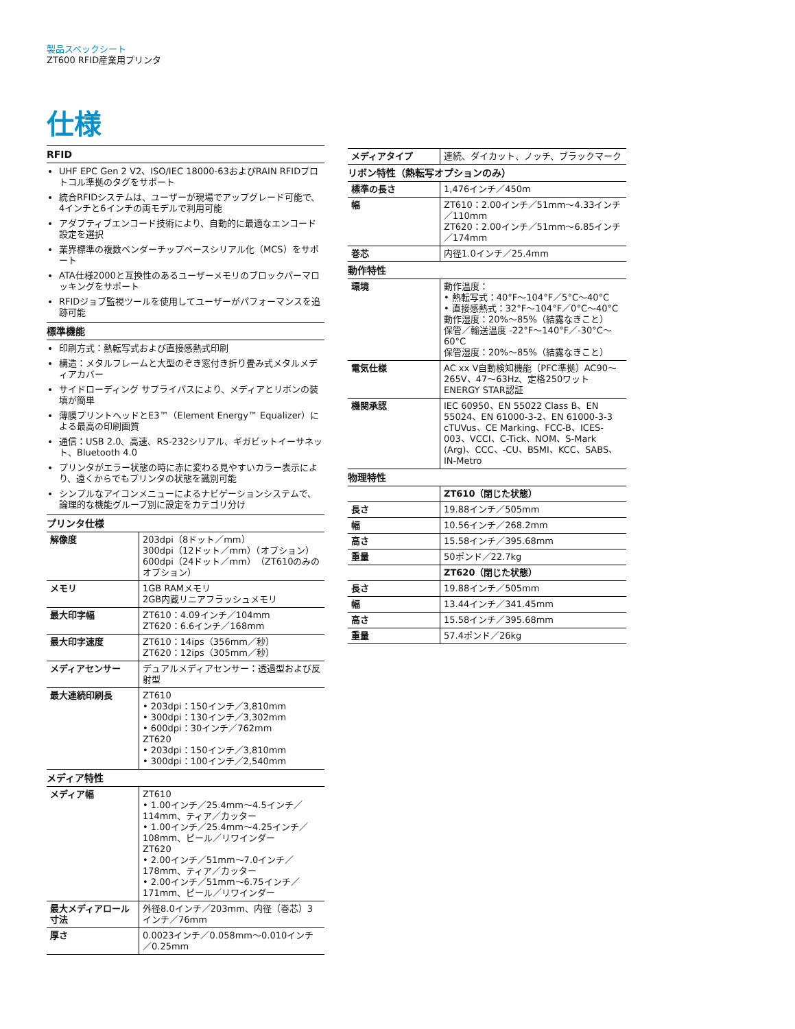製品スペックシート
ZT600 RFID産業用プリンタ
仕様
RFID
UHF EPC Gen 2 V2、ISO/IEC 18000-63およびRAIN RFIDプロトコル準拠のタグをサポート
統合RFIDシステムは、ユーザーが現場でアップグレード可能で、4インチと6インチの両モデルで利用可能
アダプティブエンコード技術により、自動的に最適なエンコード設定を選択
業界標準の複数ベンダーチップベースシリアル化（MCS）をサポート
ATA仕様2000と互換性のあるユーザーメモリのブロックパーマロッキングをサポート
RFIDジョブ監視ツールを使用してユーザーがパフォーマンスを追跡可能
標準機能
印刷方式：熱転写式および直接感熱式印刷
構造：メタルフレームと大型のぞき窓付き折り畳み式メタルメディアカバー
サイドローディング サプライパスにより、メディアとリボンの装填が簡単
薄膜プリントヘッドとE3™（Element Energy™ Equalizer）による最高の印刷画質
通信：USB 2.0、高速、RS-232シリアル、ギガビットイーサネット、Bluetooth 4.0
プリンタがエラー状態の時に赤に変わる見やすいカラー表示により、遠くからでもプリンタの状態を識別可能
シンプルなアイコンメニューによるナビゲーションシステムで、論理的な機能グループ別に設定をカテゴリ分け
プリンタ仕様
| 解像度 | 203dpi（8ドット／mm） 300dpi（12ドット／mm）（オプション） 600dpi（24ドット／mm）（ZT610のみのオプション） |
| メモリ | 1GB RAMメモリ 2GB内蔵リニアフラッシュメモリ |
| 最大印字幅 | ZT610：4.09インチ／104mm ZT620：6.6インチ／168mm |
| 最大印字速度 | ZT610：14ips（356mm／秒） ZT620：12ips（305mm／秒） |
| メディアセンサー | デュアルメディアセンサー：透過型および反射型 |
| 最大連続印刷長 | ZT610 • 203dpi：150インチ／3,810mm • 300dpi：130インチ／3,302mm • 600dpi：30インチ／762mm ZT620 • 203dpi：150インチ／3,810mm • 300dpi：100インチ／2,540mm |
メディア特性
| メディア幅 | ZT610 • 1.00インチ／25.4mm～4.5インチ／114mm、ティア／カッター • 1.00インチ／25.4mm～4.25インチ／108mm、ピール／リワインダー ZT620 • 2.00インチ／51mm～7.0インチ／178mm、ティア／カッター • 2.00インチ／51mm～6.75インチ／171mm、ピール／リワインダー |
| 最大メディアロール寸法 | 外径8.0インチ／203mm、内径（巻芯）3インチ／76mm |
| 厚さ | 0.0023インチ／0.058mm～0.010インチ／0.25mm |
| メディアタイプ | 連続、ダイカット、ノッチ、ブラックマーク |
リボン特性（熱転写オプションのみ）
| 標準の長さ | 1,476インチ／450m |
| 幅 | ZT610：2.00インチ／51mm～4.33インチ／110mm ZT620：2.00インチ／51mm～6.85インチ／174mm |
| 巻芯 | 内径1.0インチ／25.4mm |
動作特性
| 環境 | 動作温度： • 熱転写式：40°F～104°F／5°C～40°C • 直接感熱式：32°F～104°F／0°C～40°C 動作湿度：20%～85%（結露なきこと） 保管／輸送温度 -22°F～140°F／-30°C～60°C 保管湿度：20%～85%（結露なきこと） |
| 電気仕様 | AC xx V自動検知機能（PFC準拠）AC90～265V、47～63Hz、定格250ワット ENERGY STAR認証 |
| 機関承認 | IEC 60950、EN 55022 Class B、EN 55024、EN 61000-3-2、EN 61000-3-3 cTUVus、CE Marking、FCC-B、ICES-003、VCCI、C-Tick、NOM、S-Mark (Arg)、CCC、-CU、BSMI、KCC、SABS、IN-Metro |
物理特性
| | ZT610（閉じた状態） |
| 長さ | 19.88インチ／505mm |
| 幅 | 10.56インチ／268.2mm |
| 高さ | 15.58インチ／395.68mm |
| 重量 | 50ポンド／22.7kg |
| | ZT620（閉じた状態） |
| 長さ | 19.88インチ／505mm |
| 幅 | 13.44インチ／341.45mm |
| 高さ | 15.58インチ／395.68mm |
| 重量 | 57.4ポンド／26kg |